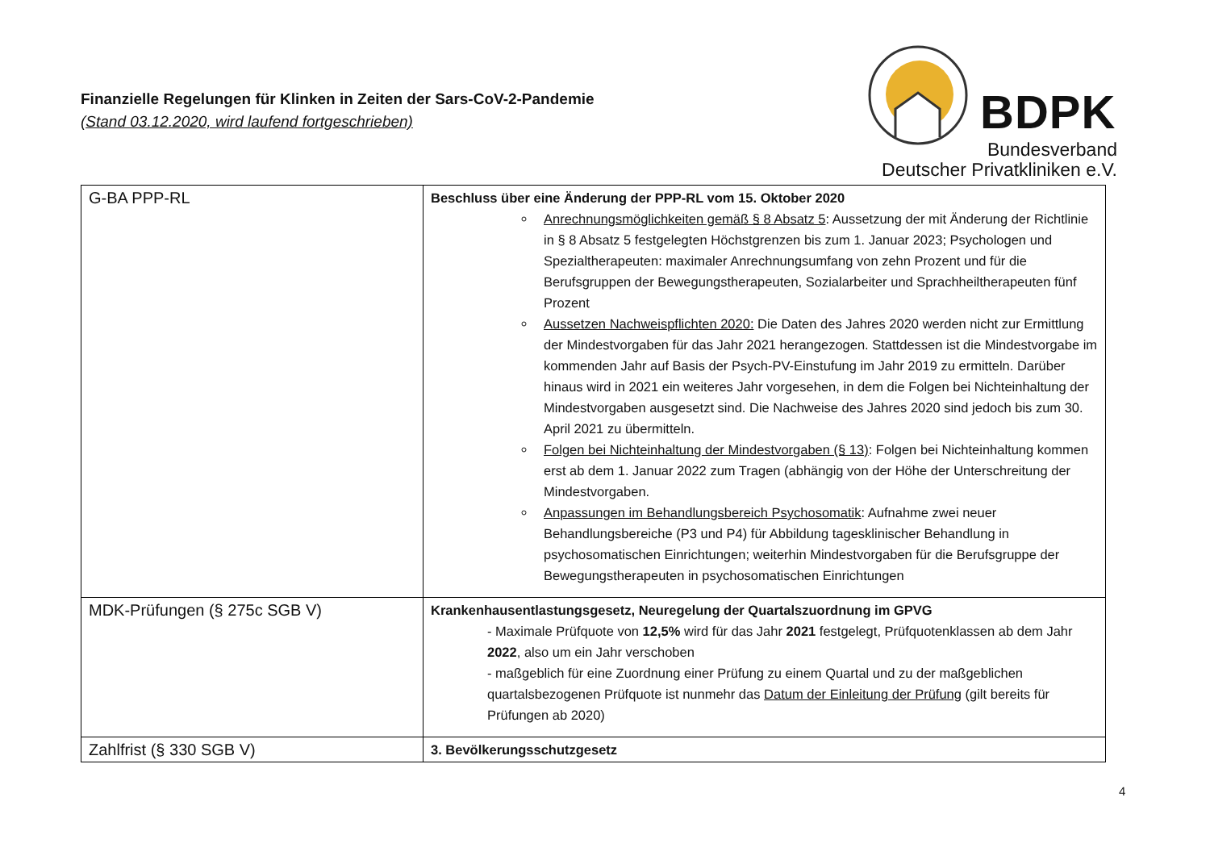Finanzielle Regelungen für Klinken in Zeiten der Sars-CoV-2-Pandemie
(Stand 03.12.2020, wird laufend fortgeschrieben)
BDPK
Bundesverband
Deutscher Privatkliniken e.V.
| G-BA PPP-RL | Beschluss über eine Änderung der PPP-RL vom 15. Oktober 2020 Anrechnungsmöglichkeiten gemäß § 8 Absatz 5 : Aussetzung der mit Änderung der Richtlinie in § 8 Absatz 5 festgelegten Höchstgrenzen bis zum 1. Januar 2023; Psychologen und Spezialtherapeuten: maximaler Anrechnungsumfang von zehn Prozent und für die Berufsgruppen der Bewegungstherapeuten, Sozialarbeiter und Sprachheiltherapeuten fünf Prozent Aussetzen Nachweispflichten 2020: Die Daten des Jahres 2020 werden nicht zur Ermittlung der Mindestvorgaben für das Jahr 2021 herangezogen. Stattdessen ist die Mindestvorgabe im kommenden Jahr auf Basis der Psych-PV-Einstufung im Jahr 2019 zu ermitteln. Darüber hinaus wird in 2021 ein weiteres Jahr vorgesehen, in dem die Folgen bei Nichteinhaltung der Mindestvorgaben ausgesetzt sind. Die Nachweise des Jahres 2020 sind jedoch bis zum 30. April 2021 zu übermitteln. Folgen bei Nichteinhaltung der Mindestvorgaben (§ 13) : Folgen bei Nichteinhaltung kommen erst ab dem 1. Januar 2022 zum Tragen (abhängig von der Höhe der Unterschreitung der Mindestvorgaben. Anpassungen im Behandlungsbereich Psychosomatik : Aufnahme zwei neuer Behandlungsbereiche (P3 und P4) für Abbildung tagesklinischer Behandlung in psychosomatischen Einrichtungen; weiterhin Mindestvorgaben für die Berufsgruppe der Bewegungstherapeuten in psychosomatischen Einrichtungen |
| MDK-Prüfungen (§ 275c SGB V) | Krankenhausentlastungsgesetz, Neuregelung der Quartalszuordnung im GPVG - Maximale Prüfquote von 12,5% wird für das Jahr 2021 festgelegt, Prüfquotenklassen ab dem Jahr 2022 , also um ein Jahr verschoben - maßgeblich für eine Zuordnung einer Prüfung zu einem Quartal und zu der maßgeblichen quartalsbezogenen Prüfquote ist nunmehr das Datum der Einleitung der Prüfung (gilt bereits für Prüfungen ab 2020) |
| Zahlfrist (§ 330 SGB V) | 3. Bevölkerungsschutzgesetz |
4